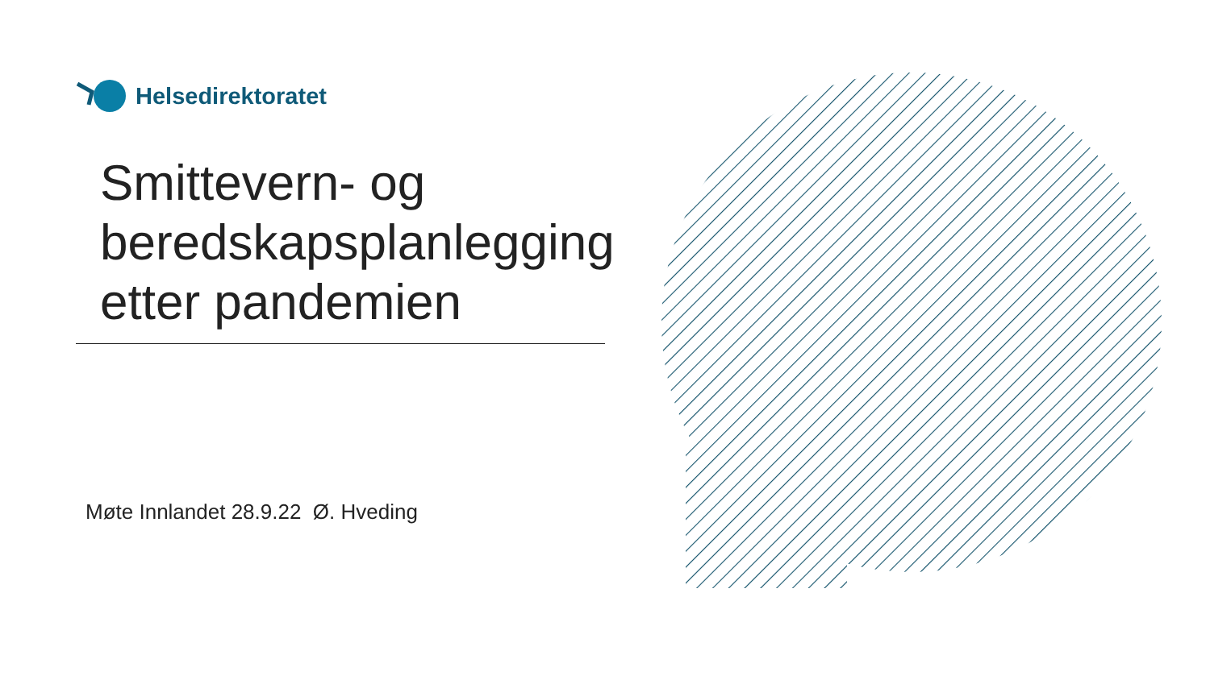Helsedirektoratet
Smittevern- og
beredskapsplanlegging
etter pandemien
Møte Innlandet 28.9.22 Ø. Hveding